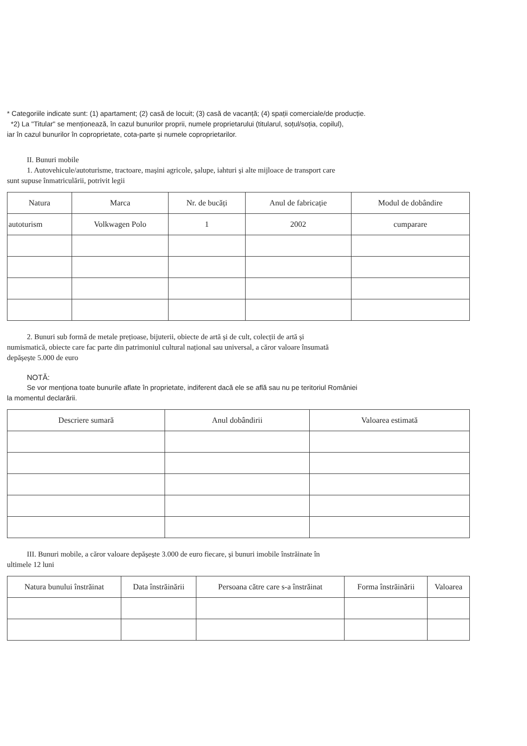* Categoriile indicate sunt: (1) apartament; (2) casă de locuit; (3) casă de vacanță; (4) spații comerciale/de producție.
*2) La "Titular" se menționează, în cazul bunurilor proprii, numele proprietarului (titularul, soțul/soția, copilul),
iar în cazul bunurilor în coproprietate, cota-parte și numele coproprietarilor.
II. Bunuri mobile
1. Autovehicule/autoturisme, tractoare, mașini agricole, șalupe, iahturi și alte mijloace de transport care
sunt supuse înmatriculării, potrivit legii
| Natura | Marca | Nr. de bucăți | Anul de fabricație | Modul de dobândire |
| --- | --- | --- | --- | --- |
| autoturism | Volkwagen Polo | 1 | 2002 | cumparare |
2. Bunuri sub formă de metale prețioase, bijuterii, obiecte de artă și de cult, colecții de artă și
numismatică, obiecte care fac parte din patrimoniul cultural național sau universal, a căror valoare însumată
depășește 5.000 de euro
NOTĂ:
Se vor menționa toate bunurile aflate în proprietate, indiferent dacă ele se află sau nu pe teritoriul României
la momentul declarării.
| Descriere sumară | Anul dobândirii | Valoarea estimată |
| --- | --- | --- |
III. Bunuri mobile, a căror valoare depășește 3.000 de euro fiecare, și bunuri imobile înstrăinate în
ultimele 12 luni
| Natura bunului înstrăinat | Data înstrăinării | Persoana către care s-a înstrăinat | Forma înstrăinării | Valoarea |
| --- | --- | --- | --- | --- |